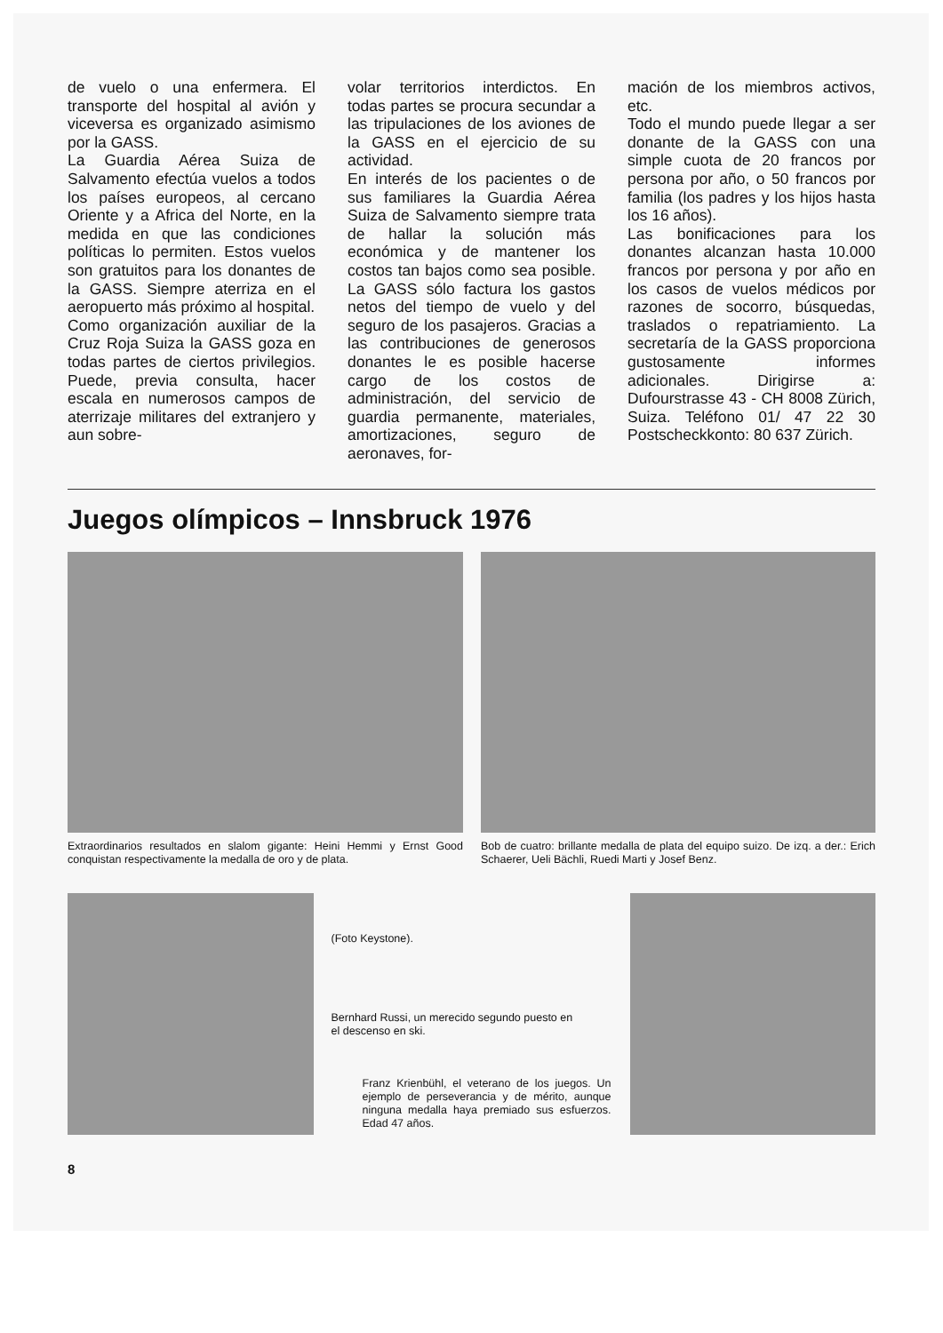de vuelo o una enfermera. El transporte del hospital al avión y viceversa es organizado asimismo por la GASS.
La Guardia Aérea Suiza de Salvamento efectúa vuelos a todos los países europeos, al cercano Oriente y a Africa del Norte, en la medida en que las condiciones políticas lo permiten. Estos vuelos son gratuitos para los donantes de la GASS. Siempre aterriza en el aeropuerto más próximo al hospital.
Como organización auxiliar de la Cruz Roja Suiza la GASS goza en todas partes de ciertos privilegios. Puede, previa consulta, hacer escala en numerosos campos de aterrizaje militares del extranjero y aun sobre-
volar territorios interdictos. En todas partes se procura secundar a las tripulaciones de los aviones de la GASS en el ejercicio de su actividad.
En interés de los pacientes o de sus familiares la Guardia Aérea Suiza de Salvamento siempre trata de hallar la solución más económica y de mantener los costos tan bajos como sea posible. La GASS sólo factura los gastos netos del tiempo de vuelo y del seguro de los pasajeros. Gracias a las contribuciones de generosos donantes le es posible hacerse cargo de los costos de administración, del servicio de guardia permanente, materiales, amortizaciones, seguro de aeronaves, for-
mación de los miembros activos, etc.
Todo el mundo puede llegar a ser donante de la GASS con una simple cuota de 20 francos por persona por año, o 50 francos por familia (los padres y los hijos hasta los 16 años).
Las bonificaciones para los donantes alcanzan hasta 10.000 francos por persona y por año en los casos de vuelos médicos por razones de socorro, búsquedas, traslados o repatriamiento. La secretaría de la GASS proporciona gustosamente informes adicionales. Dirigirse a: Dufourstrasse 43 - CH 8008 Zürich, Suiza. Teléfono 01/ 47 22 30 Postscheckkonto: 80 637 Zürich.
Juegos olímpicos – Innsbruck 1976
Extraordinarios resultados en slalom gigante: Heini Hemmi y Ernst Good conquistan respectivamente la medalla de oro y de plata.
Bob de cuatro: brillante medalla de plata del equipo suizo. De izq. a der.: Erich Schaerer, Ueli Bächli, Ruedi Marti y Josef Benz.
(Foto Keystone).
Bernhard Russi, un merecido segundo puesto en el descenso en ski.
Franz Krienbühl, el veterano de los juegos. Un ejemplo de perseverancia y de mérito, aunque ninguna medalla haya premiado sus esfuerzos. Edad 47 años.
8